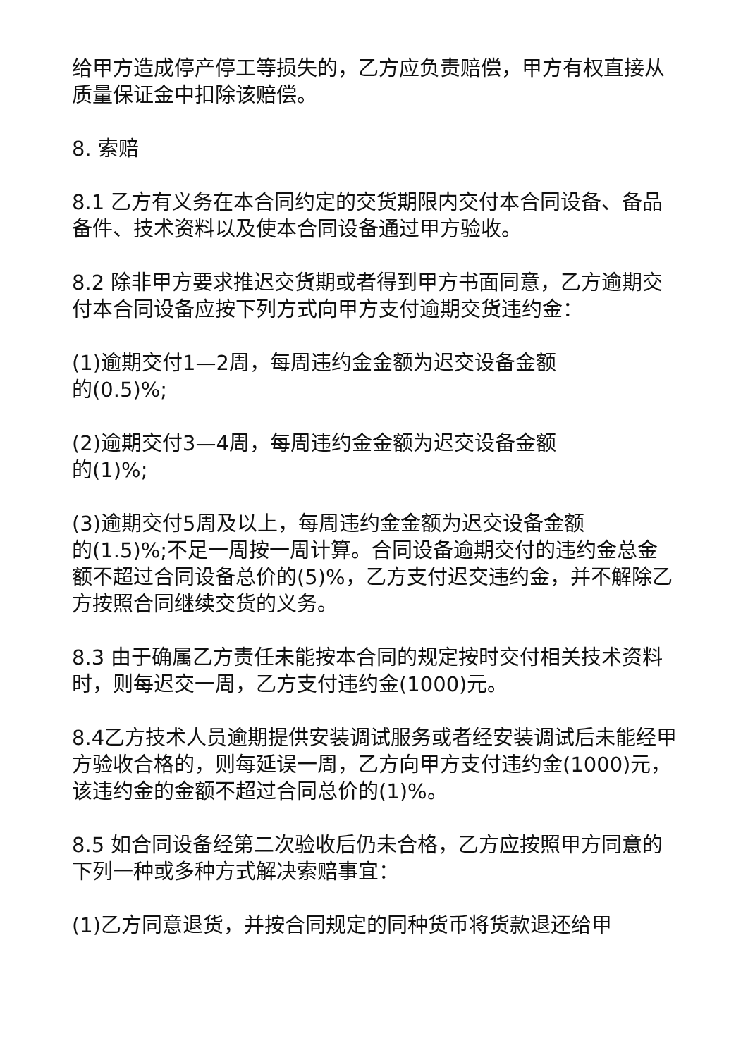给甲方造成停产停工等损失的，乙方应负责赔偿，甲方有权直接从质量保证金中扣除该赔偿。
8. 索赔
8.1 乙方有义务在本合同约定的交货期限内交付本合同设备、备品备件、技术资料以及使本合同设备通过甲方验收。
8.2 除非甲方要求推迟交货期或者得到甲方书面同意，乙方逾期交付本合同设备应按下列方式向甲方支付逾期交货违约金：
(1)逾期交付1—2周，每周违约金金额为迟交设备金额
的(0.5)%;
(2)逾期交付3—4周，每周违约金金额为迟交设备金额
的(1)%;
(3)逾期交付5周及以上，每周违约金金额为迟交设备金额
的(1.5)%;不足一周按一周计算。合同设备逾期交付的违约金总金额不超过合同设备总价的(5)%，乙方支付迟交违约金，并不解除乙方按照合同继续交货的义务。
8.3 由于确属乙方责任未能按本合同的规定按时交付相关技术资料时，则每迟交一周，乙方支付违约金(1000)元。
8.4乙方技术人员逾期提供安装调试服务或者经安装调试后未能经甲方验收合格的，则每延误一周，乙方向甲方支付违约金(1000)元，该违约金的金额不超过合同总价的(1)%。
8.5 如合同设备经第二次验收后仍未合格，乙方应按照甲方同意的下列一种或多种方式解决索赔事宜：
(1)乙方同意退货，并按合同规定的同种货币将货款退还给甲